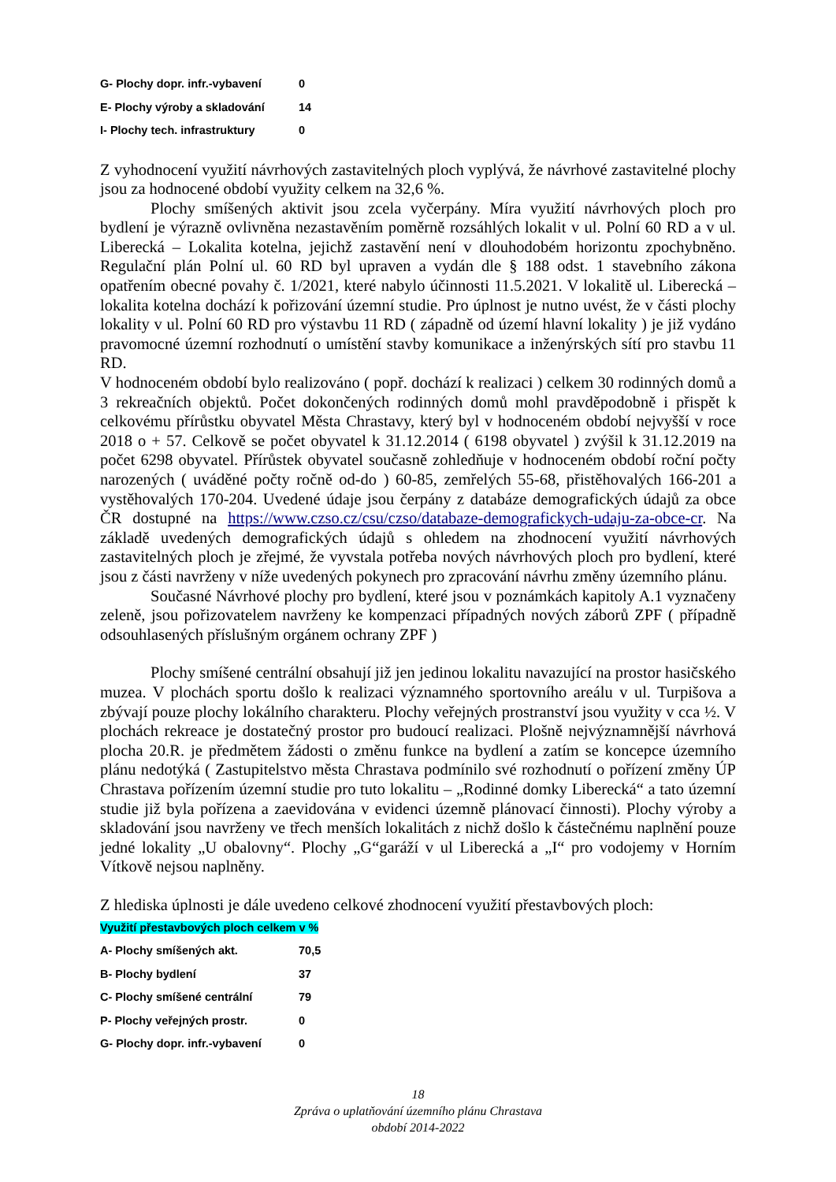| G- Plochy dopr. infr.-vybavení | 0 |
| E- Plochy výroby a skladování | 14 |
| I- Plochy tech. infrastruktury | 0 |
Z vyhodnocení využití návrhových zastavitelných ploch vyplývá, že návrhové zastavitelné plochy jsou za hodnocené období využity celkem na 32,6 %.
Plochy smíšených aktivit jsou zcela vyčerpány. Míra využití návrhových ploch pro bydlení je výrazně ovlivněna nezastavěním poměrně rozsáhlých lokalit v ul. Polní 60 RD a v ul. Liberecká – Lokalita kotelna, jejichž zastavění není v dlouhodobém horizontu zpochybněno. Regulační plán Polní ul. 60 RD byl upraven a vydán dle § 188 odst. 1 stavebního zákona opatřením obecné povahy č. 1/2021, které nabylo účinnosti 11.5.2021. V lokalitě ul. Liberecká – lokalita kotelna dochází k pořizování územní studie. Pro úplnost je nutno uvést, že v části plochy lokality v ul. Polní 60 RD pro výstavbu 11 RD ( západně od území hlavní lokality ) je již vydáno pravomocné územní rozhodnutí o umístění stavby komunikace a inženýrských sítí pro stavbu 11 RD.
V hodnoceném období bylo realizováno ( popř. dochází k realizaci ) celkem 30 rodinných domů a 3 rekreačních objektů. Počet dokončených rodinných domů mohl pravděpodobně i přispět k celkovému přírůstku obyvatel Města Chrastavy, který byl v hodnoceném období nejvyšší v roce 2018 o + 57. Celkově se počet obyvatel k 31.12.2014 ( 6198 obyvatel ) zvýšil k 31.12.2019 na počet 6298 obyvatel. Přírůstek obyvatel současně zohledňuje v hodnoceném období roční počty narozených ( uváděné počty ročně od-do ) 60-85, zemřelých 55-68, přistěhovalých 166-201 a vystěhovalých 170-204. Uvedené údaje jsou čerpány z databáze demografických údajů za obce ČR dostupné na https://www.czso.cz/csu/czso/databaze-demograficky­ch-udaju-za-obce-cr. Na základě uvedených demografických údajů s ohledem na zhodnocení využití návrhových zastavitelných ploch je zřejmé, že vyvstala potřeba nových návrhových ploch pro bydlení, které jsou z části navrženy v níže uvedených pokynech pro zpracování návrhu změny územního plánu.
Současné Návrhové plochy pro bydlení, které jsou v poznámkách kapitoly A.1 vyznačeny zeleně, jsou pořizovatelem navrženy ke kompenzaci případných nových záborů ZPF ( případně odsouhlasených příslušným orgánem ochrany ZPF )
Plochy smíšené centrální obsahují již jen jedinou lokalitu navazující na prostor hasičského muzea. V plochách sportu došlo k realizaci významného sportovního areálu v ul. Turpišova a zbývají pouze plochy lokálního charakteru. Plochy veřejných prostranství jsou využity v cca ½. V plochách rekreace je dostatečný prostor pro budoucí realizaci. Plošně nejvýznamnější návrhová plocha 20.R. je předmětem žádosti o změnu funkce na bydlení a zatím se koncepce územního plánu nedotýká ( Zastupitelstvo města Chrastava podmínilo své rozhodnutí o pořízení změny ÚP Chrastava pořízením územní studie pro tuto lokalitu – „Rodinné domky Liberecká“ a tato územní studie již byla pořízena a zaevidována v evidenci územně plánovací činnosti). Plochy výroby a skladování jsou navrženy ve třech menších lokalitách z nichž došlo k částečnému naplnění pouze jedné lokality „U obalovny“. Plochy „G“garáží v ul Liberecká a „I“ pro vodojemy v Horním Vítkově nejsou naplněny.
Z hlediska úplnosti je dále uvedeno celkové zhodnocení využití přestavbových ploch:
| Využití přestavbových ploch celkem v % | |
| A- Plochy smíšených akt. | 70,5 |
| B- Plochy bydlení | 37 |
| C- Plochy smíšené centrální | 79 |
| P- Plochy veřejných prostr. | 0 |
| G- Plochy dopr. infr.-vybavení | 0 |
18
Zpráva o uplatňování územního plánu Chrastava
období 2014-2022